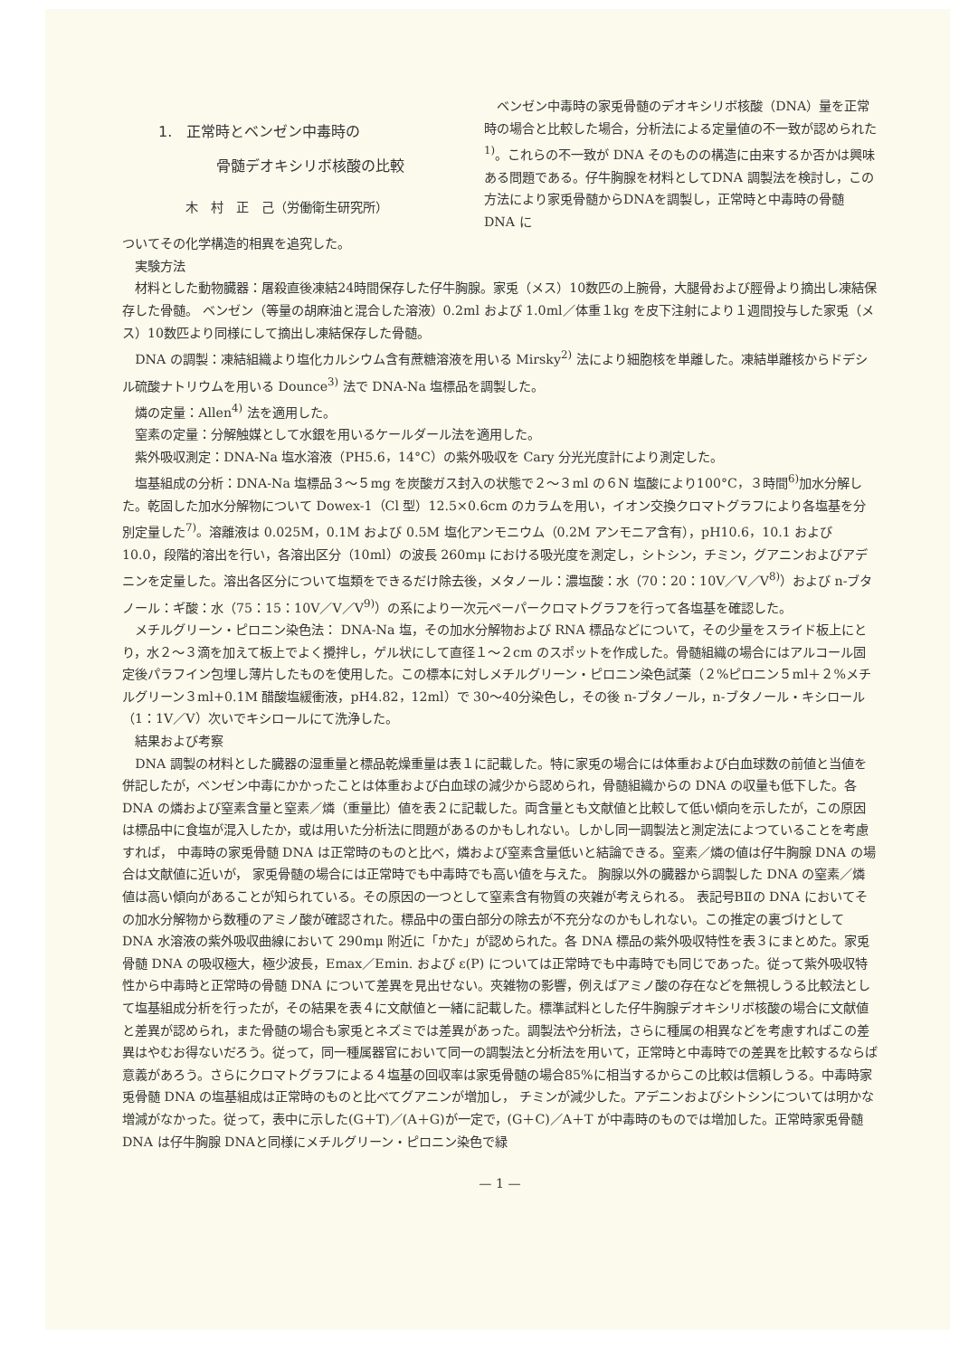1.　正常時とベンゼン中毒時の
　　　　骨髄デオキシリボ核酸の比較
木　村　正　己（労働衛生研究所）
ベンゼン中毒時の家兎骨髄のデオキシリボ核酸（DNA）量を正常時の場合と比較した場合，分析法による定量値の不一致が認められた<sup>1)</sup>。これらの不一致が DNA そのものの構造に由来するか否かは興味ある問題である。仔牛胸腺を材料としてDNA 調製法を検討し，この方法により家兎骨髄からDNAを調製し，正常時と中毒時の骨髄 DNA に
ついてその化学構造的相異を追究した。
実験方法
材料とした動物臓器：屠殺直後凍結24時間保存した仔牛胸腺。家兎（メス）10数匹の上腕骨，大腿骨および脛骨より摘出し凍結保存した骨髄。 ベンゼン（等量の胡麻油と混合した溶液）0.2ml および 1.0ml／体重１kg を皮下注射により１週間投与した家兎（メス）10数匹より同様にして摘出し凍結保存した骨髄。
DNA の調製：凍結組織より塩化カルシウム含有蔗糖溶液を用いる Mirsky<sup>2)</sup> 法により細胞核を単離した。凍結単離核からドデシル硫酸ナトリウムを用いる Dounce<sup>3)</sup> 法で DNA-Na 塩標品を調製した。
燐の定量：Allen<sup>4)</sup> 法を適用した。
窒素の定量：分解触媒として水銀を用いるケールダール法を適用した。
紫外吸収測定：DNA-Na 塩水溶液（PH5.6，14°C）の紫外吸収を Cary 分光光度計により測定した。
塩基組成の分析：DNA-Na 塩標品３～５mg を炭酸ガス封入の状態で２～３ml の６N 塩酸により100°C，３時間<sup>6)</sup>加水分解した。乾固した加水分解物について Dowex-1（Cl 型）12.5×0.6cm のカラムを用い，イオン交換クロマトグラフにより各塩基を分別定量した<sup>7)</sup>。溶離液は 0.025M，0.1M および 0.5M 塩化アンモニウム（0.2M アンモニア含有），pH10.6，10.1 および 10.0，段階的溶出を行い，各溶出区分（10ml）の波長 260mμ における吸光度を測定し，シトシン，チミン，グアニンおよびアデニンを定量した。溶出各区分について塩類をできるだけ除去後，メタノール：濃塩酸：水（70：20：10V／V／V<sup>8)</sup>）および n-ブタノール：ギ酸：水（75：15：10V／V／V<sup>9)</sup>）の系により一次元ペーパークロマトグラフを行って各塩基を確認した。
メチルグリーン・ピロニン染色法： DNA-Na 塩，その加水分解物および RNA 標品などについて，その少量をスライド板上にとり，水２～３滴を加えて板上でよく攪拌し，ゲル状にして直径１～２cm のスポットを作成した。骨髄組織の場合にはアルコール固定後パラフイン包埋し薄片したものを使用した。この標本に対しメチルグリーン・ピロニン染色試薬（２%ピロニン５ml＋２%メチルグリーン３ml+0.1M 醋酸塩緩衝液，pH4.82，12ml）で 30～40分染色し，その後 n-ブタノール，n-ブタノール・キシロール（1：1V／V）次いでキシロールにて洗浄した。
結果および考察
DNA 調製の材料とした臓器の湿重量と標品乾燥重量は表１に記載した。特に家兎の場合には体重および白血球数の前値と当値を併記したが，ベンゼン中毒にかかったことは体重および白血球の減少から認められ，骨髄組織からの DNA の収量も低下した。各 DNA の燐および窒素含量と窒素／燐（重量比）値を表２に記載した。両含量とも文献値と比較して低い傾向を示したが，この原因は標品中に食塩が混入したか，或は用いた分析法に問題があるのかもしれない。しかし同一調製法と測定法によつていることを考慮すれば， 中毒時の家兎骨髄 DNA は正常時のものと比べ，燐および窒素含量低いと結論できる。窒素／燐の値は仔牛胸腺 DNA の場合は文献値に近いが， 家兎骨髄の場合には正常時でも中毒時でも高い値を与えた。 胸腺以外の臓器から調製した DNA の窒素／燐値は高い傾向があることが知られている。その原因の一つとして窒素含有物質の夾雑が考えられる。 表記号BⅡの DNA においてその加水分解物から数種のアミノ酸が確認された。標品中の蛋白部分の除去が不充分なのかもしれない。この推定の裏づけとして DNA 水溶液の紫外吸収曲線において 290mμ 附近に「かた」が認められた。各 DNA 標品の紫外吸収特性を表３にまとめた。家兎骨髄 DNA の吸収極大，極少波長，Emax／Emin. および ε(P) については正常時でも中毒時でも同じであった。従って紫外吸収特性から中毒時と正常時の骨髄 DNA について差異を見出せない。夾雑物の影響，例えばアミノ酸の存在などを無視しうる比較法として塩基組成分析を行ったが，その結果を表４に文献値と一緒に記載した。標準試料とした仔牛胸腺デオキシリボ核酸の場合に文献値と差異が認められ，また骨髄の場合も家兎とネズミでは差異があった。調製法や分析法，さらに種属の相異などを考慮すればこの差異はやむお得ないだろう。従って，同一種属器官において同一の調製法と分析法を用いて，正常時と中毒時での差異を比較するならば意義があろう。さらにクロマトグラフによる４塩基の回収率は家兎骨髄の場合85%に相当するからこの比較は信頼しうる。中毒時家兎骨髄 DNA の塩基組成は正常時のものと比べてグアニンが増加し， チミンが減少した。アデニンおよびシトシンについては明かな増減がなかった。従って，表中に示した(G＋T)／(A＋G)が一定で，(G＋C)／A＋T が中毒時のものでは増加した。正常時家兎骨髄 DNA は仔牛胸腺 DNAと同様にメチルグリーン・ピロニン染色で緑
— 1 —